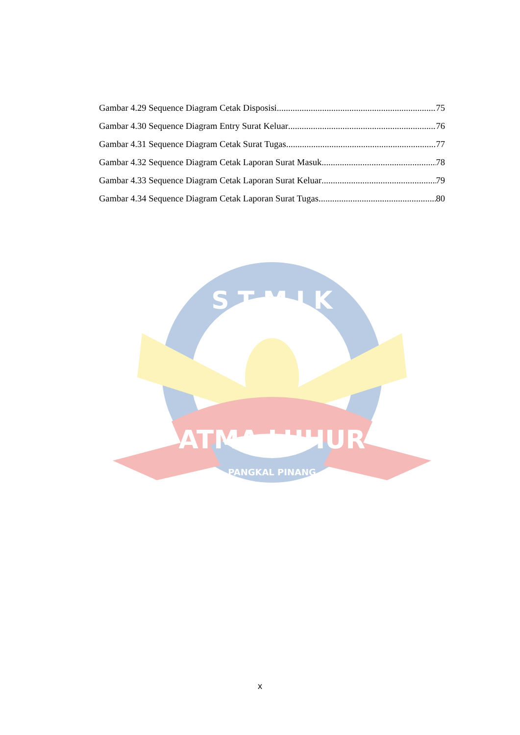Gambar 4.29 Sequence Diagram Cetak Disposisi 75
Gambar 4.30 Sequence Diagram Entry Surat Keluar 76
Gambar 4.31 Sequence Diagram Cetak Surat Tugas 77
Gambar 4.32 Sequence Diagram Cetak Laporan Surat Masuk 78
Gambar 4.33 Sequence Diagram Cetak Laporan Surat Keluar 79
Gambar 4.34 Sequence Diagram Cetak Laporan Surat Tugas 80
ATMA LUHUR
S T M I K
PANGKAL PINANG
x